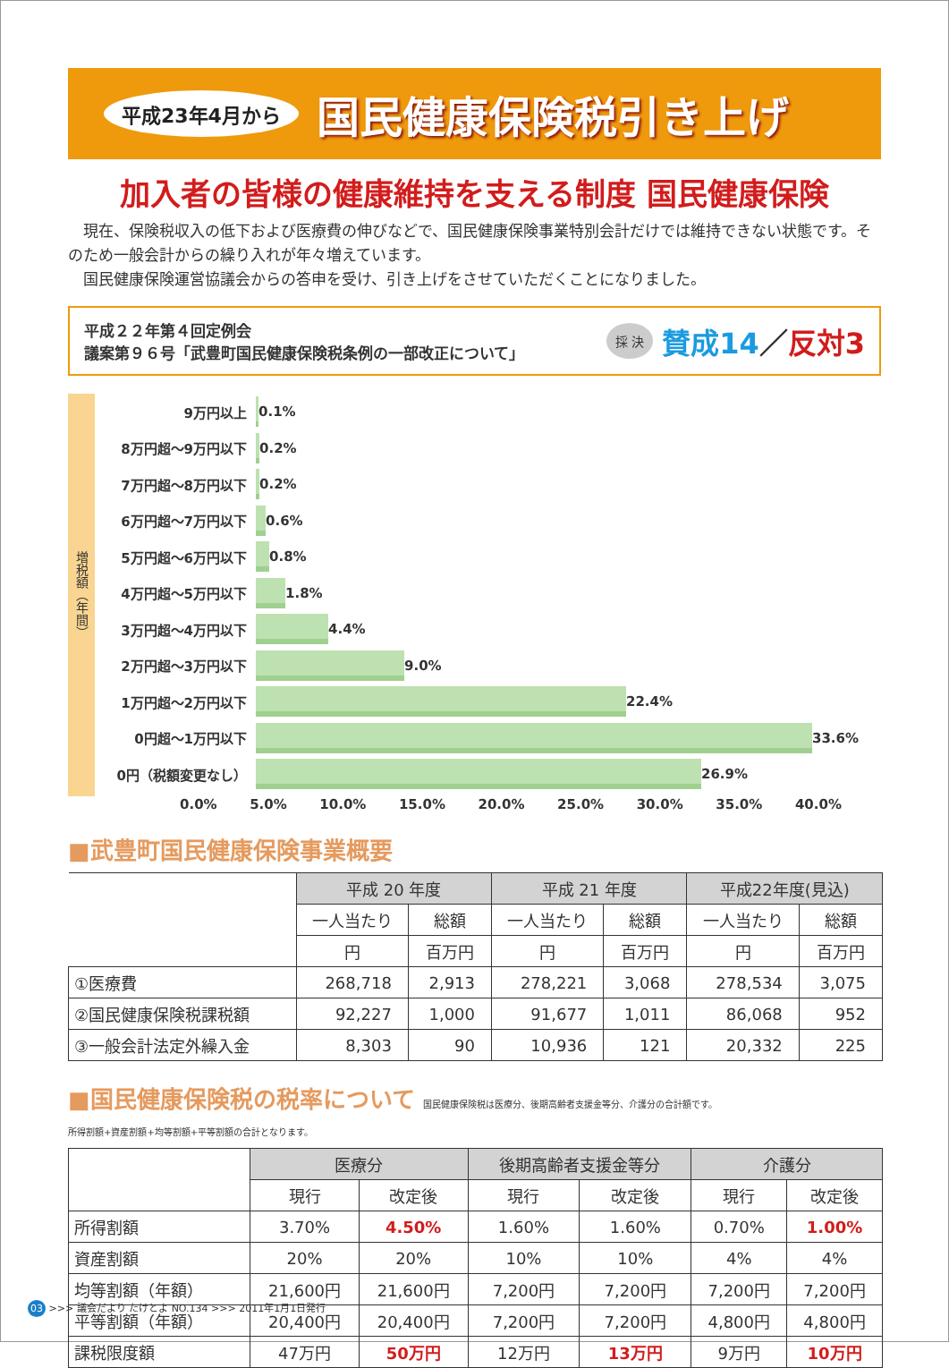平成23年4月から 国民健康保険税引き上げ
加入者の皆様の健康維持を支える制度 国民健康保険
　現在、保険税収入の低下および医療費の伸びなどで、国民健康保険事業特別会計だけでは維持できない状態です。そのため一般会計からの繰り入れが年々増えています。
　国民健康保険運営協議会からの答申を受け、引き上げをさせていただくことになりました。
平成２２年第４回定例会
議案第９６号「武豊町国民健康保険税条例の一部改正について」
採 決 賛成14 ／ 反対3
増税額（年間）
9万円以上
0.1%
8万円超～9万円以下
0.2%
7万円超～8万円以下
0.2%
6万円超～7万円以下
0.6%
5万円超～6万円以下
0.8%
4万円超～5万円以下
1.8%
3万円超～4万円以下
4.4%
2万円超～3万円以下
9.0%
1万円超～2万円以下
22.4%
0円超～1万円以下
33.6%
0円（税額変更なし）
26.9%
0.0% 5.0% 10.0% 15.0% 20.0% 25.0% 30.0% 35.0% 40.0%
■武豊町国民健康保険事業概要
| | 平成 20 年度 | | 平成 21 年度 | | 平成22年度(見込) | |
| --- | --- | --- | --- | --- | --- | --- |
| | 一人当たり | 総額 | 一人当たり | 総額 | 一人当たり | 総額 |
| | 円 | 百万円 | 円 | 百万円 | 円 | 百万円 |
| ①医療費 | 268,718 | 2,913 | 278,221 | 3,068 | 278,534 | 3,075 |
| ②国民健康保険税課税額 | 92,227 | 1,000 | 91,677 | 1,011 | 86,068 | 952 |
| ③一般会計法定外繰入金 | 8,303 | 90 | 10,936 | 121 | 20,332 | 225 |
■国民健康保険税の税率について 国民健康保険税は医療分、後期高齢者支援金等分、介護分の合計額です。
所得割額+資産割額+均等割額+平等割額の合計となります。
| | 医療分 | | 後期高齢者支援金等分 | | 介護分 | |
| --- | --- | --- | --- | --- | --- | --- |
| | 現行 | 改定後 | 現行 | 改定後 | 現行 | 改定後 |
| 所得割額 | 3.70% | 4.50% | 1.60% | 1.60% | 0.70% | 1.00% |
| 資産割額 | 20% | 20% | 10% | 10% | 4% | 4% |
| 均等割額（年額） | 21,600円 | 21,600円 | 7,200円 | 7,200円 | 7,200円 | 7,200円 |
| 平等割額（年額） | 20,400円 | 20,400円 | 7,200円 | 7,200円 | 4,800円 | 4,800円 |
| 課税限度額 | 47万円 | 50万円 | 12万円 | 13万円 | 9万円 | 10万円 |
03 >>> 議会だより たけとよ NO.134 >>> 2011年1月1日発行